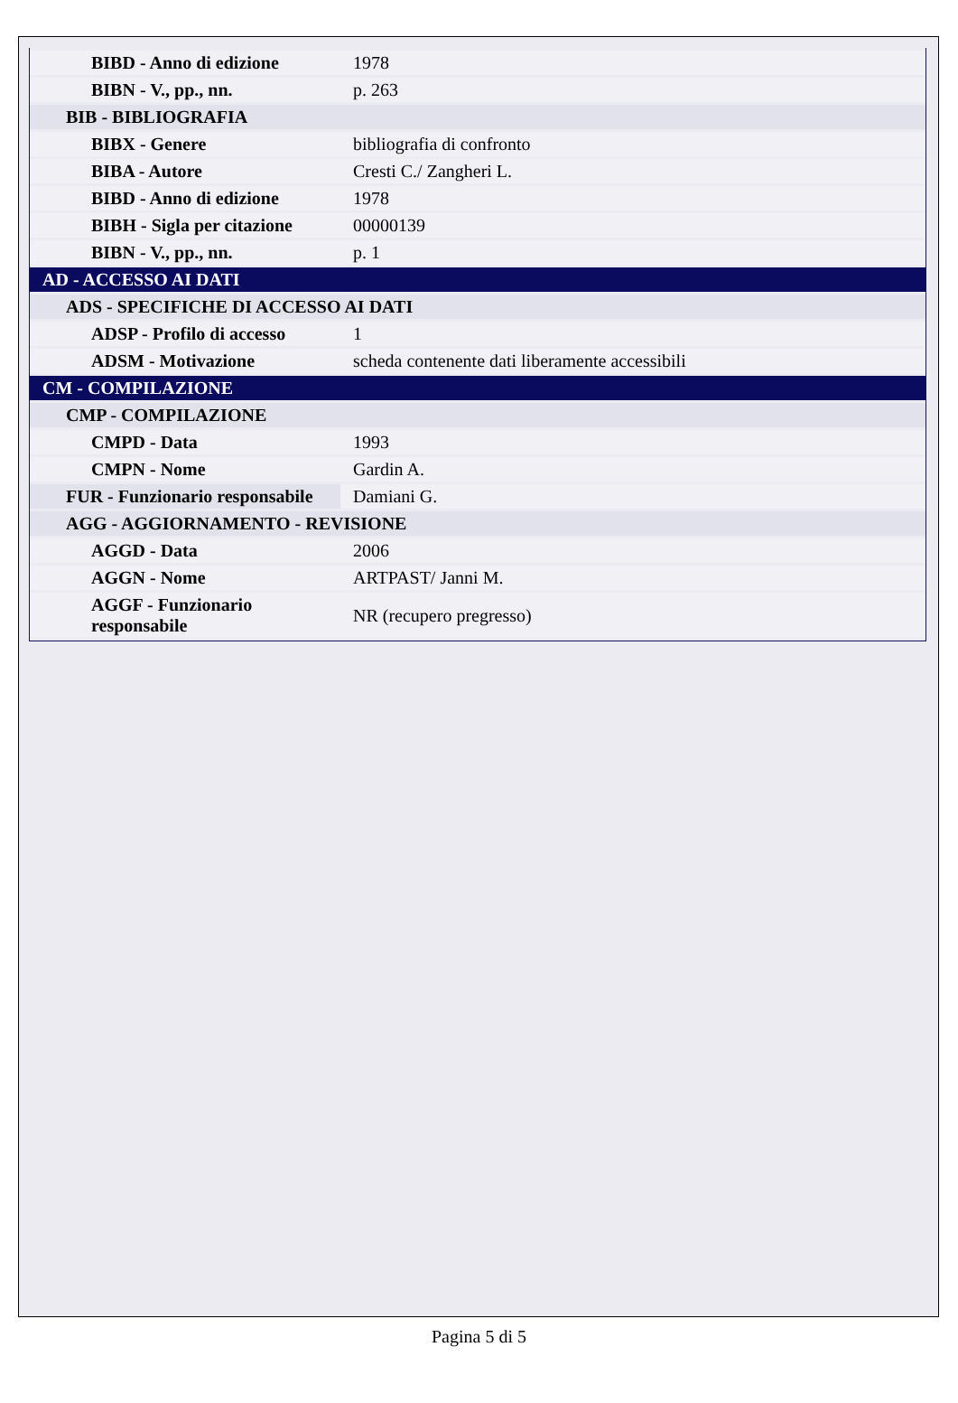| BIBD - Anno di edizione | 1978 |
| BIBN - V., pp., nn. | p. 263 |
| BIB - BIBLIOGRAFIA | |
| BIBX - Genere | bibliografia di confronto |
| BIBA - Autore | Cresti C./ Zangheri L. |
| BIBD - Anno di edizione | 1978 |
| BIBH - Sigla per citazione | 00000139 |
| BIBN - V., pp., nn. | p. 1 |
| AD - ACCESSO AI DATI | |
| ADS - SPECIFICHE DI ACCESSO AI DATI | |
| ADSP - Profilo di accesso | 1 |
| ADSM - Motivazione | scheda contenente dati liberamente accessibili |
| CM - COMPILAZIONE | |
| CMP - COMPILAZIONE | |
| CMPD - Data | 1993 |
| CMPN - Nome | Gardin A. |
| FUR - Funzionario responsabile | Damiani G. |
| AGG - AGGIORNAMENTO - REVISIONE | |
| AGGD - Data | 2006 |
| AGGN - Nome | ARTPAST/ Janni M. |
| AGGF - Funzionario responsabile | NR (recupero pregresso) |
Pagina 5 di 5